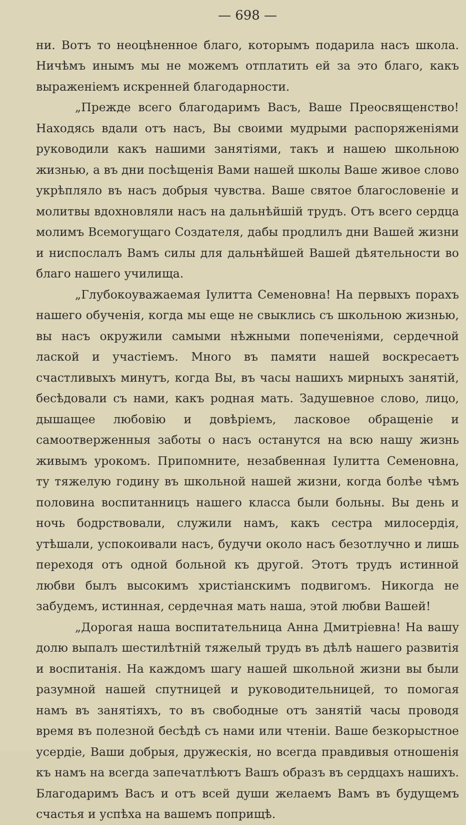— 698 —
ни. Вотъ то неоцѣненное благо, которымъ подарила насъ школа. Ничѣмъ инымъ мы не можемъ отплатить ей за это благо, какъ выраженіемъ искренней благодарности.
„Прежде всего благодаримъ Васъ, Ваше Преосвященство! Находясь вдали отъ насъ, Вы своими мудрыми распоряженіями руководили какъ нашими занятіями, такъ и нашею школьною жизнью, а въ дни посѣщенія Вами нашей школы Ваше живое слово укрѣпляло въ насъ добрыя чувства. Ваше святое благословеніе и молитвы вдохновляли насъ на дальнѣйшій трудъ. Отъ всего сердца молимъ Всемогущаго Создателя, дабы продлилъ дни Вашей жизни и ниспослалъ Вамъ силы для дальнѣйшей Вашей дѣятельности во благо нашего училища.
„Глубокоуважаемая Іулитта Семеновна! На первыхъ порахъ нашего обученія, когда мы еще не свыклись съ школьною жизнью, вы насъ окружили самыми нѣжными попеченіями, сердечной лаской и участіемъ. Много въ памяти нашей воскресаетъ счастливыхъ минутъ, когда Вы, въ часы нашихъ мирныхъ занятій, бесѣдовали съ нами, какъ родная мать. Задушевное слово, лицо, дышащее любовію и довѣріемъ, ласковое обращеніе и самоотверженныя заботы о насъ останутся на всю нашу жизнь живымъ урокомъ. Припомните, незабвенная Іулитта Семеновна, ту тяжелую годину въ школьной нашей жизни, когда болѣе чѣмъ половина воспитанницъ нашего класса были больны. Вы день и ночь бодрствовали, служили намъ, какъ сестра милосердія, утѣшали, успокоивали насъ, будучи около насъ безотлучно и лишь переходя отъ одной больной къ другой. Этотъ трудъ истинной любви былъ высокимъ христіанскимъ подвигомъ. Никогда не забудемъ, истинная, сердечная мать наша, этой любви Вашей!
„Дорогая наша воспитательница Анна Дмитріевна! На вашу долю выпалъ шестилѣтній тяжелый трудъ въ дѣлѣ нашего развитія и воспитанія. На каждомъ шагу нашей школьной жизни вы были разумной нашей спутницей и руководительницей, то помогая намъ въ занятіяхъ, то въ свободные отъ занятій часы проводя время въ полезной бесѣдѣ съ нами или чтеніи. Ваше безкорыстное усердіе, Ваши добрыя, дружескія, но всегда правдивыя отношенія къ намъ на всегда запечатлѣютъ Вашъ образъ въ сердцахъ нашихъ. Благодаримъ Васъ и отъ всей души желаемъ Вамъ въ будущемъ счастья и успѣха на вашемъ поприщѣ.